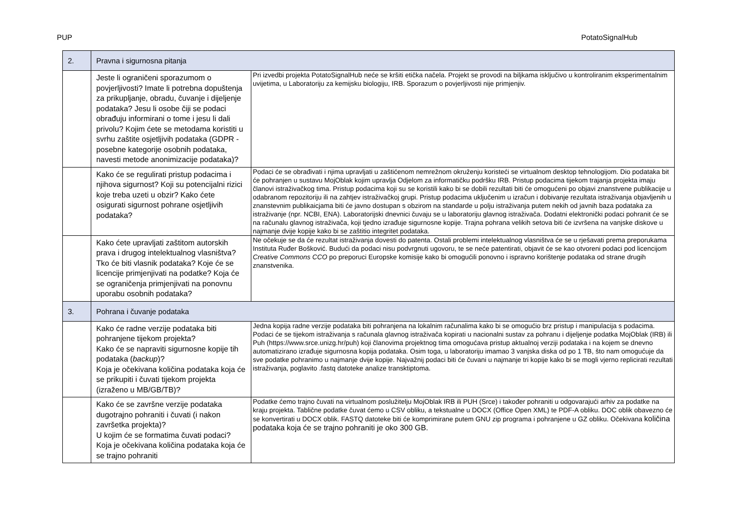PUP PotatoSignalHub
| 2. | Pravna i sigurnosna pitanja | |
| | Jeste li ograničeni sporazumom o povjerljivosti? Imate li potrebna dopuštenja za prikupljanje, obradu, čuvanje i dijeljenje podataka? Jesu li osobe čiji se podaci obrađuju informirani o tome i jesu li dali privolu? Kojim ćete se metodama koristiti u svrhu zaštite osjetljivih podataka (GDPR - posebne kategorije osobnih podataka, navesti metode anonimizacije podataka)? | Pri izvedbi projekta PotatoSignalHub neće se kršiti etička načela. Projekt se provodi na biljkama isključivo u kontroliranim eksperimentalnim uvijetima, u Laboratoriju za kemijsku biologiju, IRB. Sporazum o povjerljivosti nije primjenjiv. |
| | Kako će se regulirati pristup podacima i njihova sigurnost? Koji su potencijalni rizici koje treba uzeti u obzir? Kako ćete osigurati sigurnost pohrane osjetljivih podataka? | Podaci će se obrađivati i njima upravljati u zaštićenom nemrežnom okruženju koristeći se virtualnom desktop tehnologijom. Dio podataka bit će pohranjen u sustavu MojOblak kojim upravlja Odjelom za informatičku podršku IRB. Pristup podacima tijekom trajanja projekta imaju članovi istraživačkog tima. Pristup podacima koji su se koristili kako bi se dobili rezultati biti će omogućeni po objavi znanstvene publikacije u odabranom repozitoriju ili na zahtjev istraživačkoj grupi. Pristup podacima uključenim u izračun i dobivanje rezultata istraživanja objavljenih u znanstevnim publikaicjama biti će javno dostupan s obzirom na standarde u polju istraživanja putem nekih od javnih baza podataka za istraživanje (npr. NCBI, ENA). Laboratorijski dnevnici čuvaju se u laboratoriju glavnog istraživača. Dodatni elektronički podaci pohranit će se na računalu glavnog istraživača, koji tjedno izrađuje sigurnosne kopije. Trajna pohrana velikih setova biti će izvršena na vanjske diskove u najmanje dvije kopije kako bi se zaštitio integritet podataka. |
| | Kako ćete upravljati zaštitom autorskih prava i drugog intelektualnog vlasništva? Tko će biti vlasnik podataka? Koje će se licencije primjenjivati na podatke? Koja će se ograničenja primjenjivati na ponovnu uporabu osobnih podataka? | Ne očekuje se da će rezultat istraživanja dovesti do patenta. Ostali problemi intelektualnog vlasništva će se u rješavati prema preporukama Instituta Ruđer Bošković. Budući da podaci nisu podvrgnuti ugovoru, te se neće patentirati, objavit će se kao otvoreni podaci pod licencijom Creative Commons CCO po preporuci Europske komisije kako bi omogućili ponovno i ispravno korištenje podataka od strane drugih znanstvenika. |
| 3. | Pohrana i čuvanje podataka | |
| | Kako će radne verzije podataka biti pohranjene tijekom projekta? Kako će se napraviti sigurnosne kopije tih podataka ( backup )? Koja je očekivana količina podataka koja će se prikupiti i čuvati tijekom projekta (izraženo u MB/GB/TB)? | Jedna kopija radne verzije podataka biti pohranjena na lokalnim računalima kako bi se omogućio brz pristup i manipulacija s podacima. Podaci će se tijekom istraživanja s računala glavnog istraživača kopirati u nacionalni sustav za pohranu i dijeljenje podatka MojOblak (IRB) ili Puh (https://www.srce.unizg.hr/puh) koji članovima projektnog tima omogućava pristup aktualnoj verziji podataka i na kojem se dnevno automatizirano izrađuje sigurnosna kopija podataka. Osim toga, u laboratoriju imamao 3 vanjska diska od po 1 TB, što nam omogućuje da sve podatke pohranimo u najmanje dvije kopije. Najvažnij podaci biti će čuvani u najmanje tri kopije kako bi se mogli vjerno replicirati rezultati istraživanja, poglavito .fastq datoteke analize transktiptoma. |
| | Kako će se završne verzije podataka dugotrajno pohraniti i čuvati (i nakon završetka projekta)? U kojim će se formatima čuvati podaci? Koja je očekivana količina podataka koja će se trajno pohraniti | Podatke ćemo trajno čuvati na virtualnom poslužitelju MojOblak IRB ili PUH (Srce) i također pohraniti u odgovarajući arhiv za podatke na kraju projekta. Tablične podatke čuvat ćemo u CSV obliku, a tekstualne u DOCX (Office Open XML) te PDF-A obliku. DOC oblik obavezno će se konvertirati u DOCX oblik. FASTQ datoteke biti će komprimirane putem GNU zip programa i pohranjene u GZ obliku. Očekivana količina podataka koja će se trajno pohraniti je oko 300 GB. |